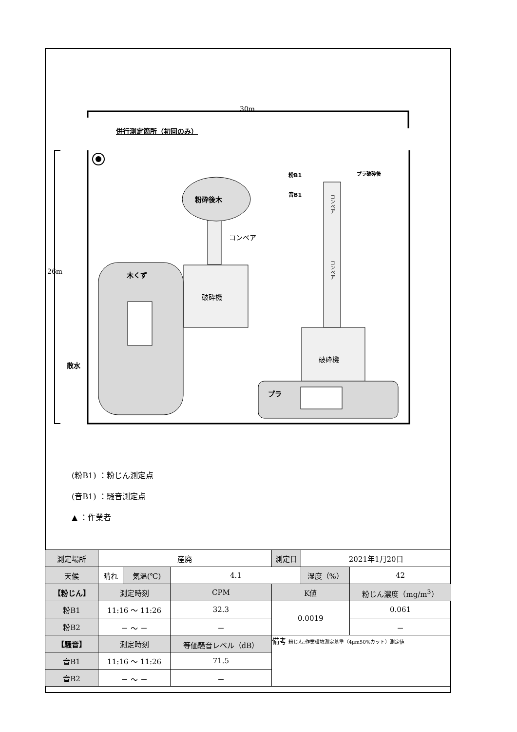30m
26m
併行測定箇所（初回のみ）
粉砕後木
コンベア
木くず
破砕機
破砕機
プラ
散水
プラ破砕後 粉B1
音B1
コンベア
コンベア
(粉B1) ：粉じん測定点
(音B1) ：騒音測定点
▲ ：作業者
| 測定場所 | 産廃 | | | 測定日 | 2021年1月20日 | |
| 天候 | 晴れ | 気温(℃) | 4.1 | | 湿度（%） | 42 |
| 【粉じん】 | 測定時刻 | | CPM | K値 | | 粉じん濃度（mg/m<sup>3</sup>） |
| 粉B1 | 11:16 〜 11:26 | | 32.3 | 0.0019 | | 0.061 |
| 粉B2 | － 〜 － | | － | | | － |
| 【騒音】 | 測定時刻 | | 等価騒音レベル（dB） | 備考 粉じん:作業環境測定基準（4μm50%カット）測定値 | | |
| 音B1 | 11:16 〜 11:26 | | 71.5 | | | |
| 音B2 | － 〜 － | | － | | | |